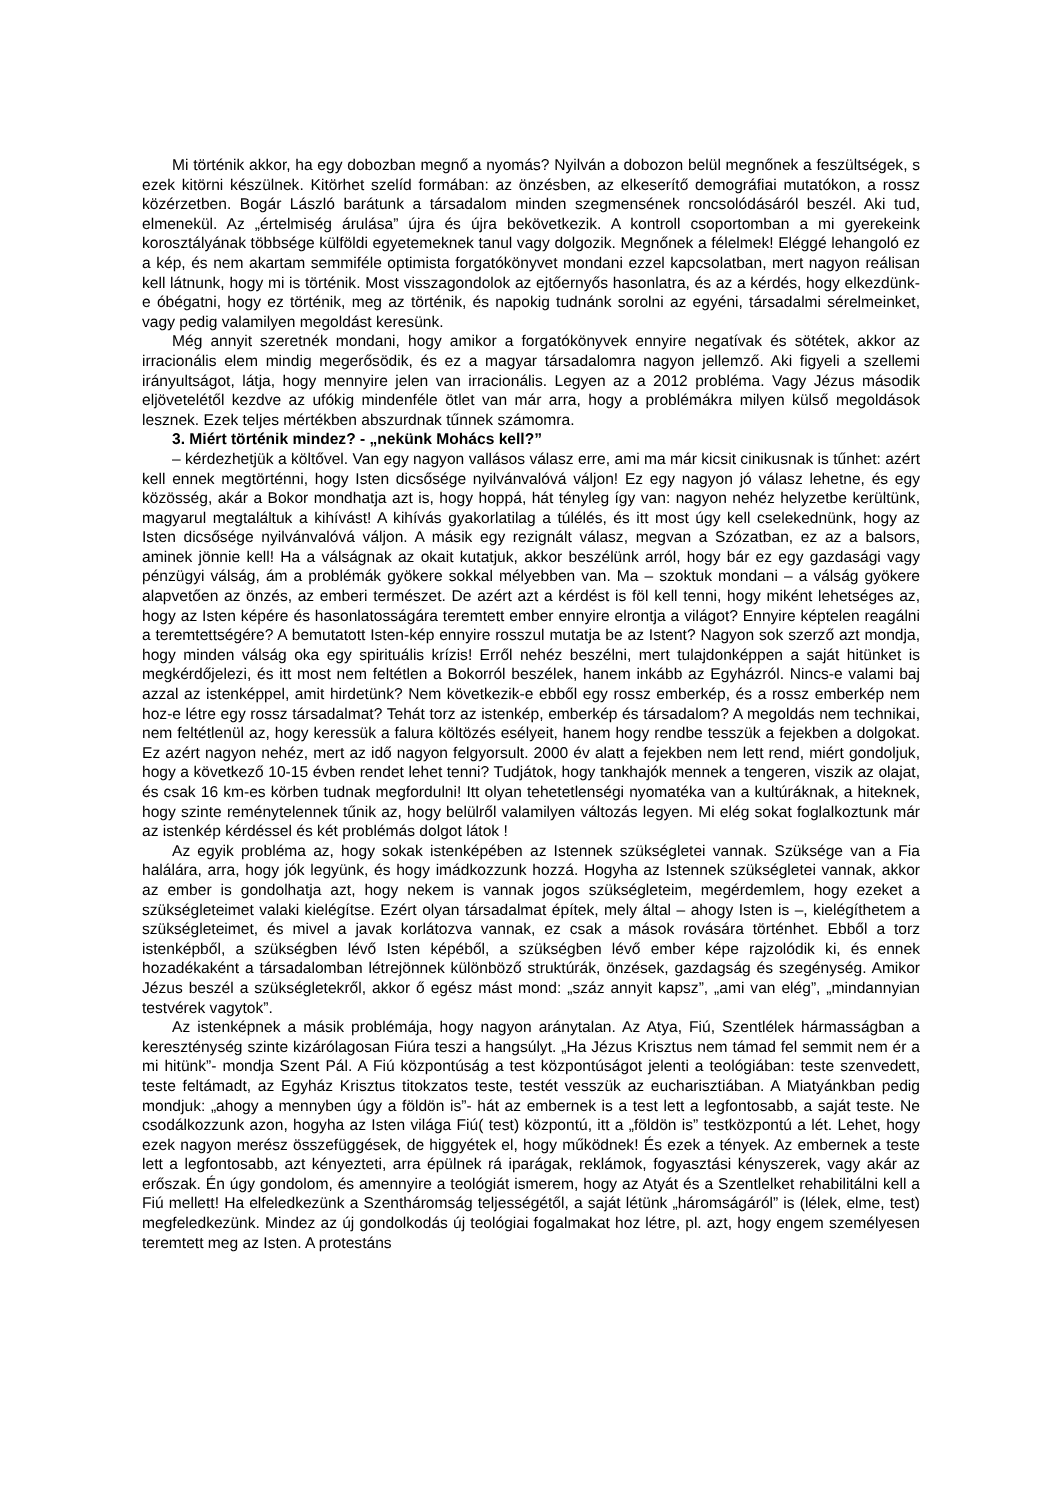Mi történik akkor, ha egy dobozban megnő a nyomás? Nyilván a dobozon belül megnőnek a feszültségek, s ezek kitörni készülnek. Kitörhet szelíd formában: az önzésben, az elkeserítő demográfiai mutatókon, a rossz közérzetben. Bogár László barátunk a társadalom minden szegmen­sének roncsolódásáról beszél. Aki tud, elmenekül. Az „értelmiség árulása” újra és újra bekövetkezik. A kontroll csoportomban a mi gyerekeink korosztályának többsége külföldi egyetemeknek tanul vagy dolgozik. Megnőnek a félelmek! Eléggé lehangoló ez a kép, és nem akartam semmiféle optimista forgatókönyvet mondani ezzel kapcsolatban, mert nagyon reálisan kell látnunk, hogy mi is történik. Most visszagondolok az ejtőernyős hasonlatra, és az a kérdés, hogy elkezdünk-e óbégatni, hogy ez történik, meg az történik, és napokig tudnánk sorolni az egyéni, társadalmi sérelmeinket, vagy pedig valamilyen megoldást keresünk.
Még annyit szeretnék mondani, hogy amikor a forgatókönyvek ennyire negatívak és sötétek, akkor az irracionális elem mindig megerősödik, és ez a magyar társadalomra nagyon jellemző. Aki figyeli a szellemi irányultságot, látja, hogy mennyire jelen van irracionális. Legyen az a 2012 probléma. Vagy Jézus második eljövetelétől kezdve az ufókig mindenféle ötlet van már arra, hogy a problémákra milyen külső megoldások lesznek. Ezek teljes mértékben abszurdnak tűnnek számomra.
3. Miért történik mindez? - „nekünk Mohács kell?”
– kérdezhetjük a költővel. Van egy nagyon vallásos válasz erre, ami ma már kicsit cinikusnak is tűnhet: azért kell ennek megtörténni, hogy Isten dicsősége nyilvánvalóvá váljon! Ez egy nagyon jó válasz lehetne, és egy közösség, akár a Bokor mondhatja azt is, hogy hoppá, hát tényleg így van: nagyon nehéz helyzetbe kerültünk, magyarul megtaláltuk a kihívást! A kihívás gyakorlatilag a túlélés, és itt most úgy kell cselekednünk, hogy az Isten dicsősége nyilvánvalóvá váljon. A másik egy rezignált válasz, megvan a Szózatban, ez az a balsors, aminek jönnie kell! Ha a válságnak az okait kutatjuk, akkor beszélünk arról, hogy bár ez egy gazdasági vagy pénzügyi válság, ám a problémák gyökere sokkal mélyebben van. Ma – szoktuk mondani – a válság gyökere alapvetően az önzés, az emberi ter­mészet. De azért azt a kérdést is föl kell tenni, hogy miként lehetséges az, hogy az Isten képére és hasonlatosságára teremtett ember ennyire elrontja a világot? Ennyire képtelen reagálni a teremtettségére? A bemutatott Isten-kép ennyire rosszul mutatja be az Istent? Nagyon sok szerző azt mondja, hogy minden válság oka egy spirituális krízis! Erről nehéz beszélni, mert tulajdonképpen a saját hitünket is megkérdőjelezi, és itt most nem feltétlen a Bokorról beszélek, hanem inkább az Egyházról. Nincs-e valami baj azzal az istenképpel, amit hirdetünk? Nem következik-e ebből egy rossz emberkép, és a rossz emberkép nem hoz-e létre egy rossz társadalmat? Tehát torz az istenkép, emberkép és társadalom? A megoldás nem technikai, nem feltétlenül az, hogy keressük a falura költözés esélyeit, hanem hogy rendbe tesszük a fejekben a dolgokat. Ez azért nagyon nehéz, mert az idő nagyon felgyorsult. 2000 év alatt a fejekben nem lett rend, miért gondoljuk, hogy a következő 10-15 évben rendet lehet tenni? Tudjátok, hogy tankhajók mennek a tengeren, viszik az olajat, és csak 16 km-es körben tudnak megfordulni! Itt olyan tehetetlenségi nyomatéka van a kultúráknak, a hiteknek, hogy szinte reménytelennek tűnik az, hogy belülről valamilyen változás legyen. Mi elég sokat foglalkoztunk már az istenkép kérdéssel és két problémás dolgot látok !
Az egyik probléma az, hogy sokak istenképében az Istennek szükségletei vannak. Szüksége van a Fia halálára, arra, hogy jók legyünk, és hogy imádkozzunk hozzá. Hogyha az Istennek szükségletei vannak, akkor az ember is gondolhatja azt, hogy nekem is vannak jogos szükségleteim, megérdemlem, hogy ezeket a szükségleteimet valaki kielégítse. Ezért olyan társadalmat építek, mely által – ahogy Isten is –, kielégíthetem a szükségleteimet, és mivel a javak korlátozva vannak, ez csak a mások rovására történhet. Ebből a torz istenképből, a szükségben lévő Isten képéből, a szükségben lévő ember képe rajzolódik ki, és ennek hozadékaként a társadalomban létrejönnek különböző struktúrák, önzések, gazdagság és szegénység. Amikor Jézus beszél a szükségletekről, akkor ő egész mást mond: „száz annyit kapsz”, „ami van elég”, „mindannyian testvérek vagytok”.
Az istenképnek a másik problémája, hogy nagyon aránytalan. Az Atya, Fiú, Szentlélek hármasságban a kereszténység szinte kizárólagosan Fiúra teszi a hangsúlyt. „Ha Jézus Krisztus nem támad fel semmit nem ér a mi hitünk”- mondja Szent Pál. A Fiú központúság a test központúságot jelenti a teológiában: teste szenvedett, teste feltámadt, az Egyház Krisztus titokzatos teste, testét vesszük az eucharisztiában. A Miatyánkban pedig mondjuk: „ahogy a mennyben úgy a földön is”- hát az embernek is a test lett a legfontosabb, a saját teste. Ne csodálkozzunk azon, hogyha az Isten világa Fiú( test) központú, itt a „földön is” testközpontú a lét. Lehet, hogy ezek nagyon merész összefüggések, de higgyétek el, hogy működnek! És ezek a tények. Az embernek a teste lett a legfontosabb, azt kényezteti, arra épülnek rá iparágak, reklámok, fogyasztási kényszerek, vagy akár az erőszak. Én úgy gondolom, és amennyire a teológiát ismerem, hogy az Atyát és a Szentlelket rehabilitálni kell a Fiú mellett! Ha elfeledkezünk a Szentháromság teljességétől, a saját létünk „háromságáról” is (lélek, elme, test) megfeledkezünk. Mindez az új gondolkodás új teológiai fogalmakat hoz létre, pl. azt, hogy engem személyesen teremtett meg az Isten. A protestáns